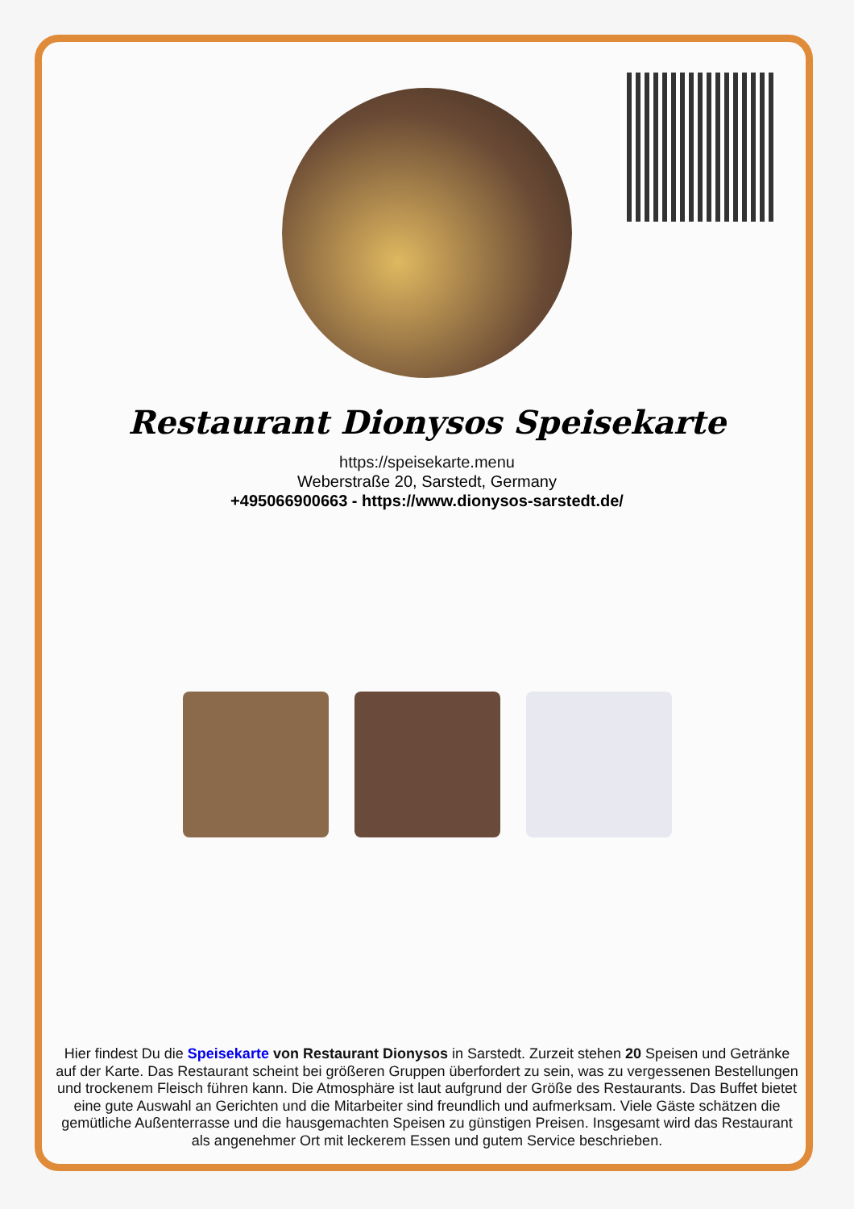Restaurant Dionysos Speisekarte
https://speisekarte.menu
Weberstraße 20, Sarstedt, Germany
+495066900663 - https://www.dionysos-sarstedt.de/
Hier findest Du die Speisekarte von Restaurant Dionysos in Sarstedt. Zurzeit stehen 20 Speisen und Getränke auf der Karte. Das Restaurant scheint bei größeren Gruppen überfordert zu sein, was zu vergessenen Bestellungen und trockenem Fleisch führen kann. Die Atmosphäre ist laut aufgrund der Größe des Restaurants. Das Buffet bietet eine gute Auswahl an Gerichten und die Mitarbeiter sind freundlich und aufmerksam. Viele Gäste schätzen die gemütliche Außenterrasse und die hausgemachten Speisen zu günstigen Preisen. Insgesamt wird das Restaurant als angenehmer Ort mit leckerem Essen und gutem Service beschrieben.